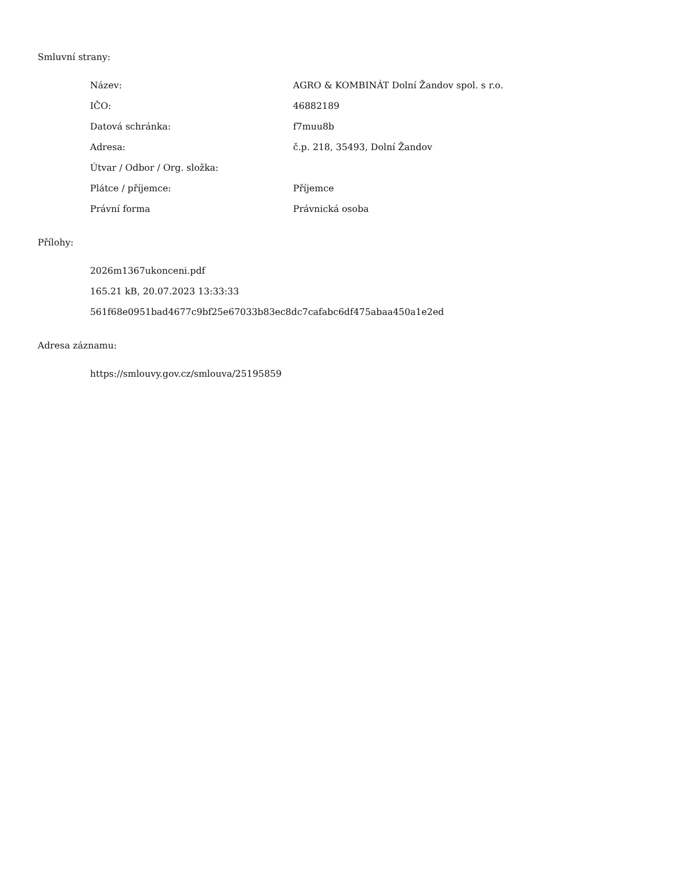Smluvní strany:
| Název: | AGRO & KOMBINÁT Dolní Žandov spol. s r.o. |
| IČO: | 46882189 |
| Datová schránka: | f7muu8b |
| Adresa: | č.p. 218, 35493, Dolní Žandov |
| Útvar / Odbor / Org. složka: | |
| Plátce / příjemce: | Příjemce |
| Právní forma | Právnická osoba |
Přílohy:
2026m1367ukonceni.pdf
165.21 kB, 20.07.2023 13:33:33
561f68e0951bad4677c9bf25e67033b83ec8dc7cafabc6df475abaa450a1e2ed
Adresa záznamu:
https://smlouvy.gov.cz/smlouva/25195859